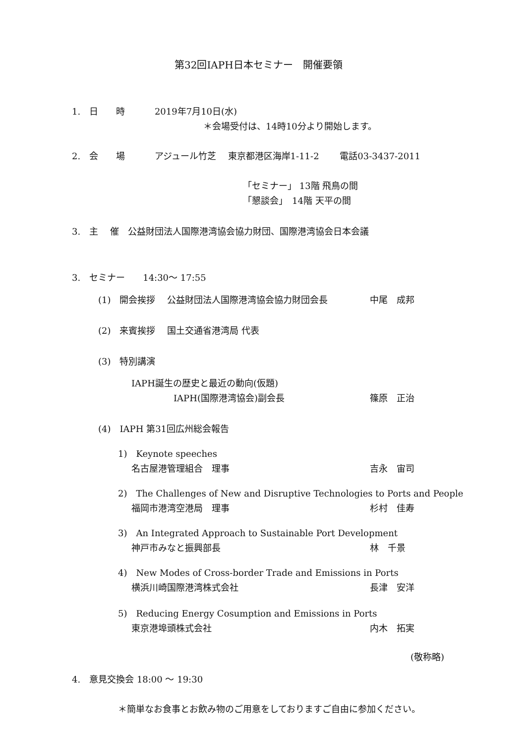第32回IAPH日本セミナー　開催要領
1.　日　　時　　　 2019年7月10日(水)
＊会場受付は、14時10分より開始します。
2.　会　　場　　　 アジュール竹芝　 東京都港区海岸1-11-2　　 電話03-3437-2011
「セミナー」 13階 飛鳥の間
「懇談会」　14階 天平の間
3.　主　 催　公益財団法人国際港湾協会協力財団、国際港湾協会日本会議
3.　セミナー　　14:30～ 17:55
(1)　開会挨拶　 公益財団法人国際港湾協会協力財団会長 中尾　成邦
(2)　来賓挨拶　 国土交通省港湾局 代表
(3)　特別講演
IAPH誕生の歴史と最近の動向(仮題)
IAPH(国際港湾協会)副会長 篠原　正治
(4)　IAPH 第31回広州総会報告
1)　Keynote speeches
名古屋港管理組合　理事 吉永　宙司
2)　The Challenges of New and Disruptive Technologies to Ports and People
福岡市港湾空港局　理事 杉村　佳寿
3)　An Integrated Approach to Sustainable Port Development
神戸市みなと振興部長 林　千景
4)　New Modes of Cross-border Trade and Emissions in Ports
横浜川崎国際港湾株式会社 長津　安洋
5)　Reducing Energy Cosumption and Emissions in Ports
東京港埠頭株式会社 内木　拓実
(敬称略)
4.　意見交換会 18:00 ～ 19:30
＊簡単なお食事とお飲み物のご用意をしておりますご自由に参加ください。